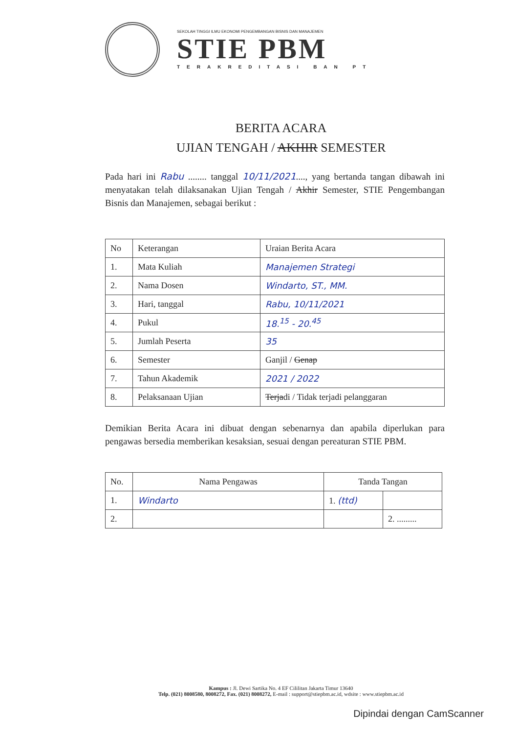SEKOLAH TINGGI ILMU EKONOMI PENGEMBANGAN BISNIS DAN MANAJEMEN
STIE PBM
TERAKREDITASI BAN PT
BERITA ACARA
UJIAN TENGAH / AKHIR SEMESTER
Pada hari ini Rabu ........ tanggal 10/11/2021...., yang bertanda tangan dibawah ini menyatakan telah dilaksanakan Ujian Tengah / Akhir Semester, STIE Pengembangan Bisnis dan Manajemen, sebagai berikut :
| No | Keterangan | Uraian Berita Acara |
| --- | --- | --- |
| 1. | Mata Kuliah | Manajemen Strategi |
| 2. | Nama Dosen | Windarto, ST., MM. |
| 3. | Hari, tanggal | Rabu, 10/11/2021 |
| 4. | Pukul | 18.<sup>15</sup> - 20.<sup>45</sup> |
| 5. | Jumlah Peserta | 35 |
| 6. | Semester | Ganjil / Genap |
| 7. | Tahun Akademik | 2021 / 2022 |
| 8. | Pelaksanaan Ujian | Terja di / Tidak terjadi pelanggaran |
Demikian Berita Acara ini dibuat dengan sebenarnya dan apabila diperlukan para pengawas bersedia memberikan kesaksian, sesuai dengan pereaturan STIE PBM.
| No. | Nama Pengawas | Tanda Tangan | |
| --- | --- | --- | --- |
| 1. | Windarto | 1. (ttd) | |
| 2. | | | 2. ......... |
Kampus : Jl. Dewi Sartika No. 4 EF Cililitan Jakarta Timur 13640
Telp. (021) 8008580, 8008272, Fax. (021) 8008272, E-mail : support@stiepbm.ac.id, wdsite : www.stiepbm.ac.id
Dipindai dengan CamScanner